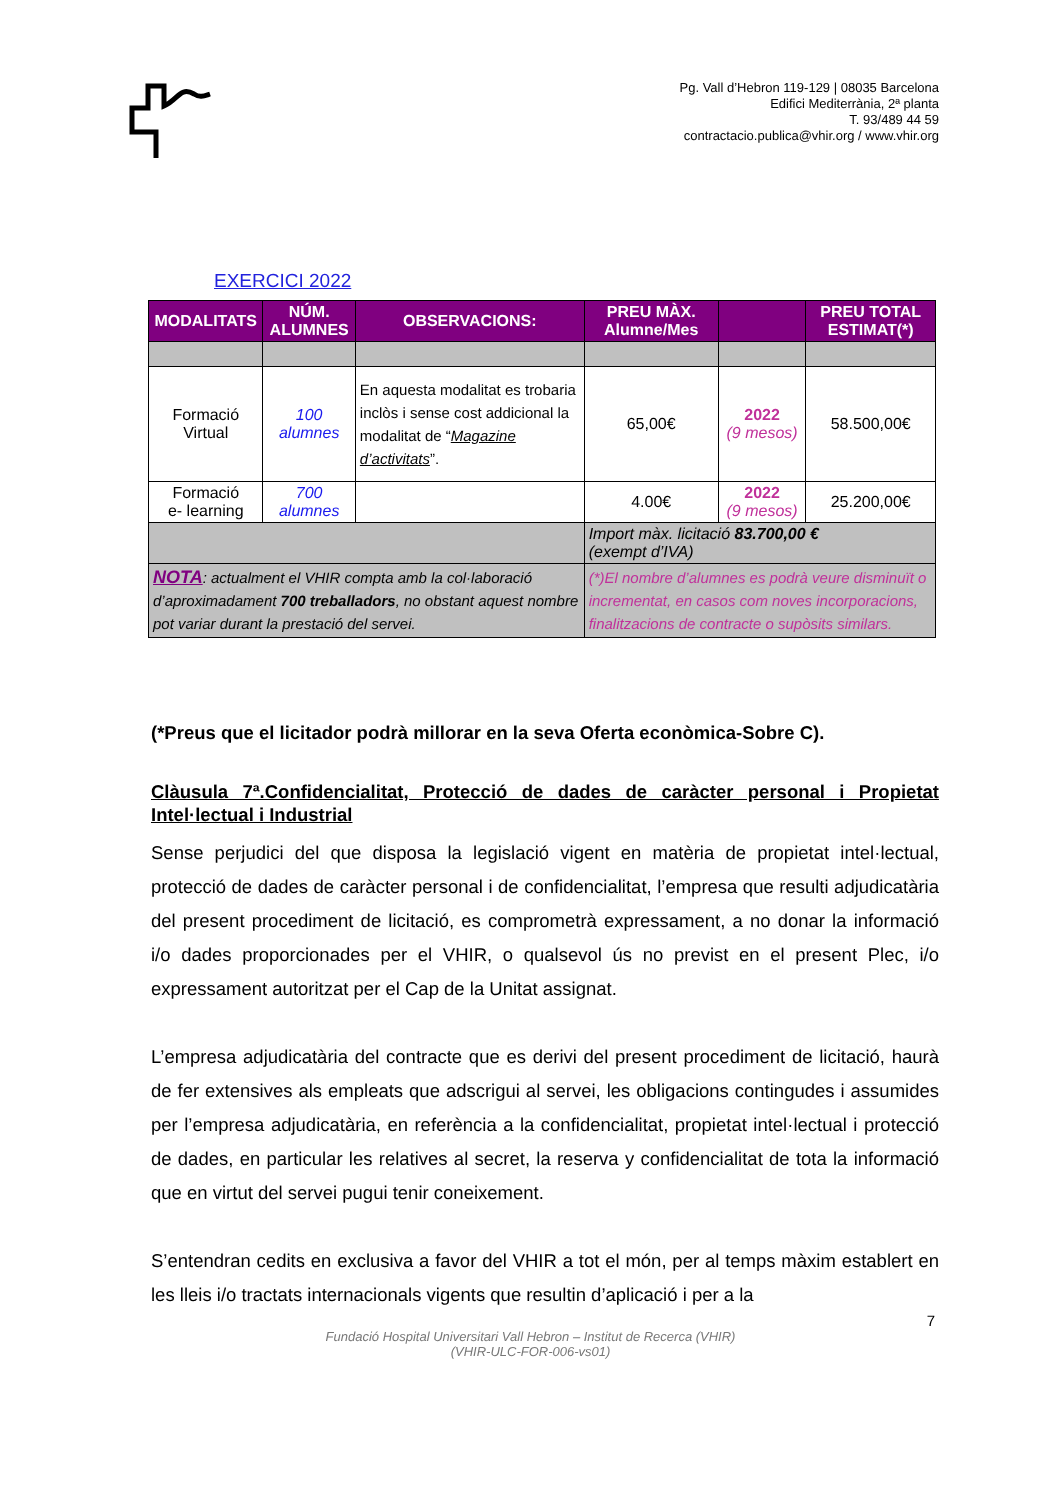Pg. Vall d’Hebron 119-129 | 08035 Barcelona
Edifici Mediterrània, 2ª planta
T. 93/489 44 59
contractacio.publica@vhir.org / www.vhir.org
EXERCICI 2022
| MODALITATS | NÚM. ALUMNES | OBSERVACIONS: | PREU MÀX. Alumne/Mes | | PREU TOTAL ESTIMAT(*) |
| --- | --- | --- | --- | --- | --- |
| Formació Virtual | 100 alumnes | En aquesta modalitat es trobaria inclòs i sense cost addicional la modalitat de “ Magazine d’activitats ”. | 65,00€ | 2022 (9 mesos) | 58.500,00€ |
| Formació e- learning | 700 alumnes | | 4.00€ | 2022 (9 mesos) | 25.200,00€ |
| | | | Import màx. licitació 83.700,00 € (exempt d’IVA) | | |
| NOTA : actualment el VHIR compta amb la col·laboració d’aproximadament 700 treballadors , no obstant aquest nombre pot variar durant la prestació del servei. | | | (*)El nombre d’alumnes es podrà veure disminuït o incrementat, en casos com noves incorporacions, finalitzacions de contracte o supòsits similars. | | |
(*Preus que el licitador podrà millorar en la seva Oferta econòmica-Sobre C).
Clàusula 7ª.Confidencialitat, Protecció de dades de caràcter personal i Propietat Intel·lectual i Industrial
Sense perjudici del que disposa la legislació vigent en matèria de propietat intel·lectual, protecció de dades de caràcter personal i de confidencialitat, l’empresa que resulti adjudicatària del present procediment de licitació, es comprometrà expressament, a no donar la informació i/o dades proporcionades per el VHIR, o qualsevol ús no previst en el present Plec, i/o expressament autoritzat per el Cap de la Unitat assignat.
L’empresa adjudicatària del contracte que es derivi del present procediment de licitació, haurà de fer extensives als empleats que adscrigui al servei, les obligacions contingudes i assumides per l’empresa adjudicatària, en referència a la confidencialitat, propietat intel·lectual i protecció de dades, en particular les relatives al secret, la reserva y confidencialitat de tota la informació que en virtut del servei pugui tenir coneixement.
S’entendran cedits en exclusiva a favor del VHIR a tot el món, per al temps màxim establert en les lleis i/o tractats internacionals vigents que resultin d’aplicació i per a la
7
Fundació Hospital Universitari Vall Hebron – Institut de Recerca (VHIR)
(VHIR-ULC-FOR-006-vs01)